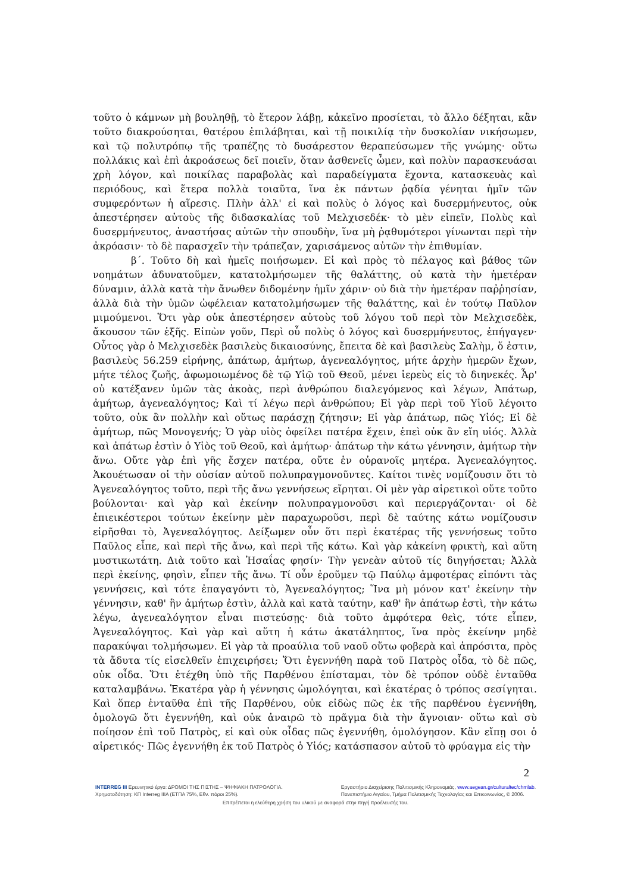τοῦτο ὁ κάμνων μὴ βουληθῇ, τὸ ἕτερον λάβῃ, κἀκεῖνο προσίεται, τὸ ἄλλο δέξηται, κἂν τοῦτο διακρούσηται, θατέρου ἐπιλάβηται, καὶ τῇ ποικιλίᾳ τὴν δυσκολίαν νικήσωμεν, καὶ τῷ πολυτρόπῳ τῆς τραπέζης τὸ δυσάρεστον θεραπεύσωμεν τῆς γνώμης· οὕτω πολλάκις καὶ ἐπὶ ἀκροάσεως δεῖ ποιεῖν, ὅταν ἀσθενεῖς ὦμεν, καὶ πολὺν παρασκευάσαι χρὴ λόγον, καὶ ποικίλας παραβολὰς καὶ παραδείγματα ἔχοντα, κατασκευὰς καὶ περιόδους, καὶ ἕτερα πολλὰ τοιαῦτα, ἵνα ἐκ πάντων ῥᾳδία γένηται ἡμῖν τῶν συμφερόντων ἡ αἵρεσις. Πλὴν ἀλλ' εἰ καὶ πολὺς ὁ λόγος καὶ δυσερμήνευτος, οὐκ ἀπεστέρησεν αὐτοὺς τῆς διδασκαλίας τοῦ Μελχισεδέκ· τὸ μὲν εἰπεῖν, Πολὺς καὶ δυσερμήνευτος, ἀναστήσας αὐτῶν τὴν σπουδὴν, ἵνα μὴ ῥᾳθυμότεροι γίνωνται περὶ τὴν ἀκρόασιν· τὸ δὲ παρασχεῖν τὴν τράπεζαν, χαρισάμενος αὐτῶν τὴν ἐπιθυμίαν.
β΄. Τοῦτο δὴ καὶ ἡμεῖς ποιήσωμεν. Εἰ καὶ πρὸς τὸ πέλαγος καὶ βάθος τῶν νοημάτων ἀδυνατοῦμεν, κατατολμήσωμεν τῆς θαλάττης, οὐ κατὰ τὴν ἡμετέραν δύναμιν, ἀλλὰ κατὰ τὴν ἄνωθεν διδομένην ἡμῖν χάριν· οὐ διὰ τὴν ἡμετέραν παῤῥησίαν, ἀλλὰ διὰ τὴν ὑμῶν ὠφέλειαν κατατολμήσωμεν τῆς θαλάττης, καὶ ἐν τούτῳ Παῦλον μιμούμενοι. Ὅτι γὰρ οὐκ ἀπεστέρησεν αὐτοὺς τοῦ λόγου τοῦ περὶ τὸν Μελχισεδὲκ, ἄκουσον τῶν ἑξῆς. Εἰπὼν γοῦν, Περὶ οὗ πολὺς ὁ λόγος καὶ δυσερμήνευτος, ἐπήγαγεν· Οὗτος γὰρ ὁ Μελχισεδὲκ βασιλεὺς δικαιοσύνης, ἔπειτα δὲ καὶ βασιλεὺς Σαλὴμ, ὅ ἐστιν, βασιλεὺς 56.259 εἰρήνης, ἀπάτωρ, ἀμήτωρ, ἀγενεαλόγητος, μήτε ἀρχὴν ἡμερῶν ἔχων, μήτε τέλος ζωῆς, ἀφωμοιωμένος δὲ τῷ Υἱῷ τοῦ Θεοῦ, μένει ἱερεὺς εἰς τὸ διηνεκές. Ἆρ' οὐ κατέξανεν ὑμῶν τὰς ἀκοὰς, περὶ ἀνθρώπου διαλεγόμενος καὶ λέγων, Ἀπάτωρ, ἀμήτωρ, ἀγενεαλόγητος; Καὶ τί λέγω περὶ ἀνθρώπου; Εἰ γὰρ περὶ τοῦ Υἱοῦ λέγοιτο τοῦτο, οὐκ ἂν πολλὴν καὶ οὕτως παράσχῃ ζήτησιν; Εἰ γὰρ ἀπάτωρ, πῶς Υἱός; Εἰ δὲ ἀμήτωρ, πῶς Μονογενής; Ὁ γὰρ υἱὸς ὀφείλει πατέρα ἔχειν, ἐπεὶ οὐκ ἂν εἴη υἱός. Ἀλλὰ καὶ ἀπάτωρ ἐστὶν ὁ Υἱὸς τοῦ Θεοῦ, καὶ ἀμήτωρ· ἀπάτωρ τὴν κάτω γέννησιν, ἀμήτωρ τὴν ἄνω. Οὔτε γὰρ ἐπὶ γῆς ἔσχεν πατέρα, οὔτε ἐν οὐρανοῖς μητέρα. Ἀγενεαλόγητος. Ἀκουέτωσαν οἱ τὴν οὐσίαν αὐτοῦ πολυπραγμονοῦντες. Καίτοι τινὲς νομίζουσιν ὅτι τὸ Ἀγενεαλόγητος τοῦτο, περὶ τῆς ἄνω γεννήσεως εἴρηται. Οἱ μὲν γὰρ αἱρετικοὶ οὔτε τοῦτο βούλονται· καὶ γὰρ καὶ ἐκείνην πολυπραγμονοῦσι καὶ περιεργάζονται· οἱ δὲ ἐπιεικέστεροι τούτων ἐκείνην μὲν παραχωροῦσι, περὶ δὲ ταύτης κάτω νομίζουσιν εἰρῆσθαι τὸ, Ἀγενεαλόγητος. Δείξωμεν οὖν ὅτι περὶ ἑκατέρας τῆς γεννήσεως τοῦτο Παῦλος εἶπε, καὶ περὶ τῆς ἄνω, καὶ περὶ τῆς κάτω. Καὶ γὰρ κἀκείνη φρικτὴ, καὶ αὕτη μυστικωτάτη. Διὰ τοῦτο καὶ Ἡσαΐας φησίν· Τὴν γενεὰν αὐτοῦ τίς διηγήσεται; Ἀλλὰ περὶ ἐκείνης, φησὶν, εἶπεν τῆς ἄνω. Τί οὖν ἐροῦμεν τῷ Παύλῳ ἀμφοτέρας εἰπόντι τὰς γεννήσεις, καὶ τότε ἐπαγαγόντι τὸ, Ἀγενεαλόγητος; Ἵνα μὴ μόνον κατ' ἐκείνην τὴν γέννησιν, καθ' ἣν ἀμήτωρ ἐστὶν, ἀλλὰ καὶ κατὰ ταύτην, καθ' ἣν ἀπάτωρ ἐστὶ, τὴν κάτω λέγω, ἀγενεαλόγητον εἶναι πιστεύσῃς· διὰ τοῦτο ἀμφότερα θεὶς, τότε εἶπεν, Ἀγενεαλόγητος. Καὶ γὰρ καὶ αὕτη ἡ κάτω ἀκατάληπτος, ἵνα πρὸς ἐκείνην μηδὲ παρακύψαι τολμήσωμεν. Εἰ γὰρ τὰ προαύλια τοῦ ναοῦ οὕτω φοβερὰ καὶ ἀπρόσιτα, πρὸς τὰ ἄδυτα τίς εἰσελθεῖν ἐπιχειρήσει; Ὅτι ἐγεννήθη παρὰ τοῦ Πατρὸς οἶδα, τὸ δὲ πῶς, οὐκ οἶδα. Ὅτι ἐτέχθη ὑπὸ τῆς Παρθένου ἐπίσταμαι, τὸν δὲ τρόπον οὐδὲ ἐνταῦθα καταλαμβάνω. Ἑκατέρα γὰρ ἡ γέννησις ὡμολόγηται, καὶ ἑκατέρας ὁ τρόπος σεσίγηται. Καὶ ὅπερ ἐνταῦθα ἐπὶ τῆς Παρθένου, οὐκ εἰδὼς πῶς ἐκ τῆς παρθένου ἐγεννήθη, ὁμολογῶ ὅτι ἐγεννήθη, καὶ οὐκ ἀναιρῶ τὸ πρᾶγμα διὰ τὴν ἄγνοιαν· οὕτω καὶ σὺ ποίησον ἐπὶ τοῦ Πατρὸς, εἰ καὶ οὐκ οἶδας πῶς ἐγεννήθη, ὁμολόγησον. Κἂν εἴπῃ σοι ὁ αἱρετικός· Πῶς ἐγεννήθη ἐκ τοῦ Πατρὸς ὁ Υἱός; κατάσπασον αὐτοῦ τὸ φρύαγμα εἰς τὴν
2
INTERREG III Ερευνητικό έργο: ΔΡΟΜΟΙ ΤΗΣ ΠΙΣΤΗΣ – ΨΗΦΙΑΚΗ ΠΑΤΡΟΛΟΓΙΑ.
Χρηματοδότηση: ΚΠ Interreg IIIA (ΕΤΠΑ 75%, Εθν. πόροι 25%).
Εργαστήριο Διαχείρισης Πολιτισμικής Κληρονομιάς, www.aegean.gr/culturaltec/chmlab.
Πανεπιστήμιο Αιγαίου, Τμήμα Πολιτισμικής Τεχνολογίας και Επικοινωνίας, © 2006.
Επιτρέπεται η ελεύθερη χρήση του υλικού με αναφορά στην πηγή προέλευσής του.